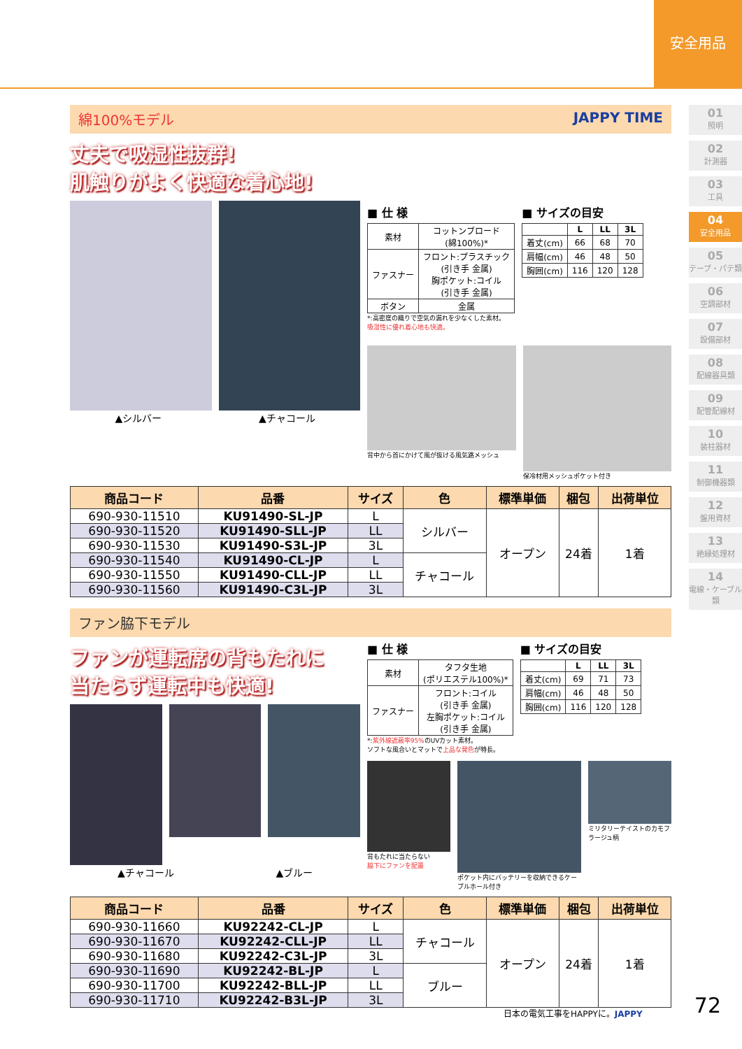安全用品
01
照明
02
計測器
03
工具
04
安全用品
05
テープ・パテ類
06
空調部材
07
設備部材
08
配線器具類
09
配管配線材
10
装柱器材
11
制御機器類
12
盤用資材
13
絶縁処理材
14
電線・ケーブル類
綿100%モデル JAPPY TIME
丈夫で吸湿性抜群!
肌触りがよく快適な着心地!
▲シルバー ▲チャコール
■ 仕 様
| 素材 | コットンブロード (綿100%)* |
| ファスナー | フロント:プラスチック (引き手 金属) 胸ポケット:コイル (引き手 金属) |
| ボタン | 金属 |
*:高密度の織りで空気の漏れを少なくした素材。
吸湿性に優れ着心地も快適。
■ サイズの目安
| | L | LL | 3L |
| --- | --- | --- | --- |
| 着丈(cm) | 66 | 68 | 70 |
| 肩幅(cm) | 46 | 48 | 50 |
| 胸囲(cm) | 116 | 120 | 128 |
背中から首にかけて風が抜ける風気路メッシュ
保冷材用メッシュポケット付き
| 商品コード | 品番 | サイズ | 色 | 標準単価 | 梱包 | 出荷単位 |
| --- | --- | --- | --- | --- | --- | --- |
| 690-930-11510 | KU91490-SL-JP | L | シルバー | オープン | 24着 | 1着 |
| 690-930-11520 | KU91490-SLL-JP | LL | | | | |
| 690-930-11530 | KU91490-S3L-JP | 3L | | | | |
| 690-930-11540 | KU91490-CL-JP | L | チャコール | | | |
| 690-930-11550 | KU91490-CLL-JP | LL | | | | |
| 690-930-11560 | KU91490-C3L-JP | 3L | | | | |
ファン脇下モデル
ファンが運転席の背もたれに
当たらず運転中も快適!
▲チャコール ▲ブルー
■ 仕 様
| 素材 | タフタ生地 (ポリエステル100%)* |
| ファスナー | フロント:コイル (引き手 金属) 左胸ポケット:コイル (引き手 金属) |
*:紫外線遮蔽率95% のUVカット素材。
ソフトな風合いとマットで上品な発色が特長。
■ サイズの目安
| | L | LL | 3L |
| --- | --- | --- | --- |
| 着丈(cm) | 69 | 71 | 73 |
| 肩幅(cm) | 46 | 48 | 50 |
| 胸囲(cm) | 116 | 120 | 128 |
背もたれに当たらない
脇下にファンを配置
ポケット内にバッテリーを収納できるケーブルホール付き
ミリタリーテイストのカモフラージュ柄
| 商品コード | 品番 | サイズ | 色 | 標準単価 | 梱包 | 出荷単位 |
| --- | --- | --- | --- | --- | --- | --- |
| 690-930-11660 | KU92242-CL-JP | L | チャコール | オープン | 24着 | 1着 |
| 690-930-11670 | KU92242-CLL-JP | LL | | | | |
| 690-930-11680 | KU92242-C3L-JP | 3L | | | | |
| 690-930-11690 | KU92242-BL-JP | L | ブルー | | | |
| 690-930-11700 | KU92242-BLL-JP | LL | | | | |
| 690-930-11710 | KU92242-B3L-JP | 3L | | | | |
日本の電気工事をHAPPYに。JAPPY 72